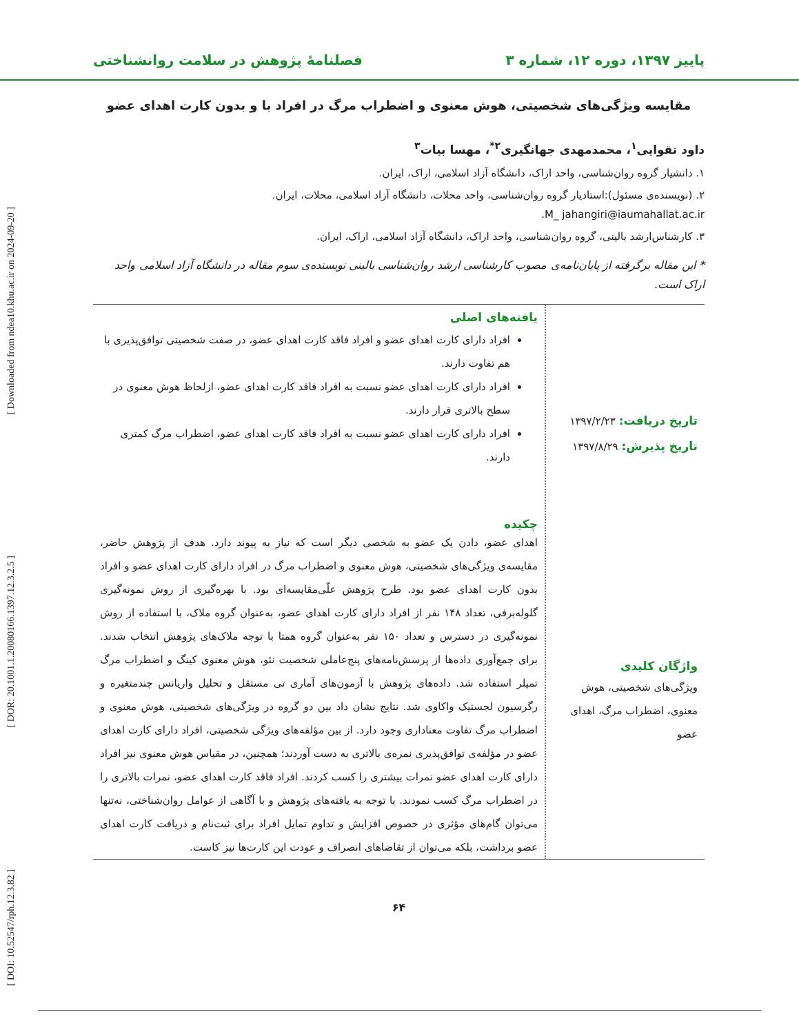[ Downloaded from ndea10.khu.ac.ir on 2024-09-20 ]
[ DOR: 20.1001.1.20080166.1397.12.3.2.5 ]
[ DOI: 10.52547/rph.12.3.82 ]
پاییز ۱۳۹۷، دوره ۱۲، شماره ۳ فصلنامۀ پژوهش در سلامت روانشناختی
مقایسه ویژگی‌های شخصیتی، هوش معنوی و اضطراب مرگ در افراد با و بدون کارت اهدای عضو
داود تقوایی<sup>۱</sup>، محمدمهدی جهانگیری<sup>۲*</sup>، مهسا بیات<sup>۳</sup>
۱. دانشیار گروه روان‌شناسی، واحد اراک، دانشگاه آزاد اسلامی، اراک، ایران.
۲. (نویسنده‌ی مسئول):استادیار گروه روان‌شناسی، واحد محلات، دانشگاه آزاد اسلامی، محلات، ایران.
M_ jahangiri@iaumahallat.ac.ir.
۳. کارشناس‌ارشد بالینی، گروه روان‌شناسی، واحد اراک، دانشگاه آزاد اسلامی، اراک، ایران.
* این مقاله برگرفته از پایان‌نامه‌ی مصوب کارشناسی ارشد روان‌شناسی بالینی نویسنده‌ی سوم مقاله در دانشگاه آزاد اسلامی واحد اراک است.
تاریخ دریافت: ۱۳۹۷/۲/۲۳
تاریخ پذیرش: ۱۳۹۷/۸/۲۹
واژگان کلیدی
ویژگی‌های شخصیتی، هوش معنوی، اضطراب مرگ، اهدای عضو
یافته‌های اصلی
افراد دارای کارت اهدای عضو و افراد فاقد کارت اهدای عضو، در صفت شخصیتی توافق‌پذیری با هم تفاوت دارند.
افراد دارای کارت اهدای عضو نسبت به افراد فاقد کارت اهدای عضو، ازلحاظ هوش معنوی در سطح بالاتری قرار دارند.
افراد دارای کارت اهدای عضو نسبت به افراد فاقد کارت اهدای عضو، اضطراب مرگ کمتری دارند.
چکیده
اهدای عضو، دادن یک عضو به شخصی دیگر است که نیاز به پیوند دارد. هدف از پژوهش حاضر، مقایسه‌ی ویژگی‌های شخصیتی، هوش معنوی و اضطراب مرگ در افراد دارای کارت اهدای عضو و افراد بدون کارت اهدای عضو بود. طرح پژوهش علّی‌مقایسه‌ای بود. با بهره‌گیری از روش نمونه‌گیری گلوله‌برفی، تعداد ۱۴۸ نفر از افراد دارای کارت اهدای عضو، به‌عنوان گروه ملاک، با استفاده از روش نمونه‌گیری در دسترس و تعداد ۱۵۰ نفر به‌عنوان گروه همتا با توجه ملاک‌های پژوهش انتخاب شدند. برای جمع‌آوری داده‌ها از پرسش‌نامه‌های پنج‌عاملی شخصیت نئو، هوش معنوی کینگ و اضطراب مرگ تمپلر استفاده شد. داده‌های پژوهش با آزمون‌های آماری تی مستقل و تحلیل واریانس چندمتغیره و رگرسیون لجستیک واکاوی شد. نتایج نشان داد بین دو گروه در ویژگی‌های شخصیتی، هوش معنوی و اضطراب مرگ تفاوت معناداری وجود دارد. از بین مؤلفه‌های ویژگی شخصیتی، افراد دارای کارت اهدای عضو در مؤلفه‌ی توافق‌پذیری نمره‌ی بالاتری به دست آوردند؛ همچنین، در مقیاس هوش معنوی نیز افراد دارای کارت اهدای عضو نمرات بیشتری را کسب کردند. افراد فاقد کارت اهدای عضو، نمرات بالاتری را در اضطراب مرگ کسب نمودند. با توجه به یافته‌های پژوهش و با آگاهی از عوامل روان‌شناختی، نه‌تنها می‌توان گام‌های مؤثری در خصوص افزایش و تداوم تمایل افراد برای ثبت‌نام و دریافت کارت اهدای عضو برداشت، بلکه می‌توان از تقاضاهای انصراف و عودت این کارت‌ها نیز کاست.
۶۴